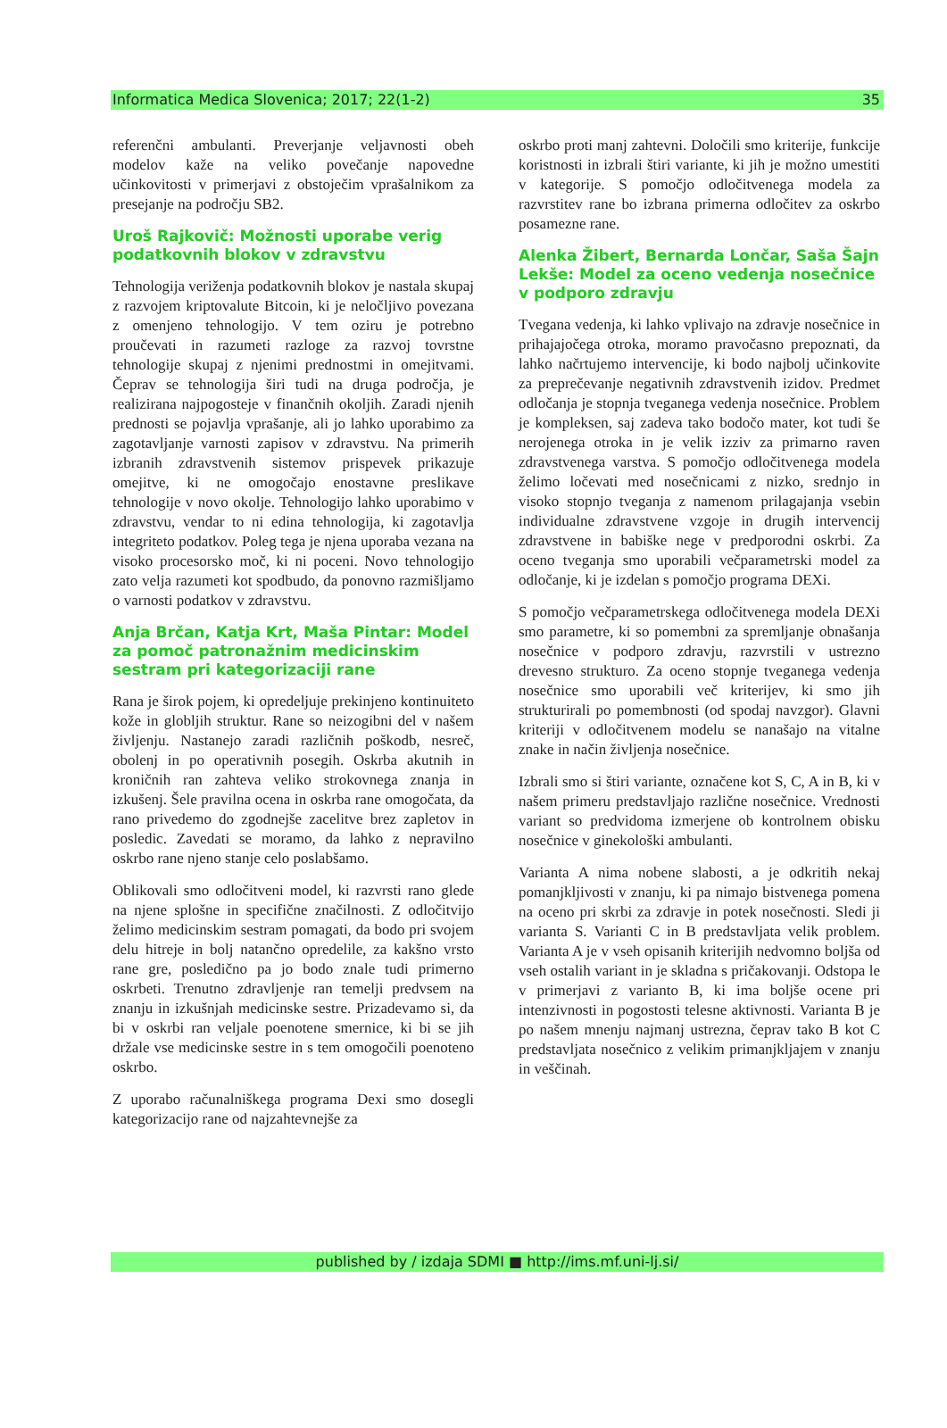Informatica Medica Slovenica; 2017; 22(1-2) 35
referenčni ambulanti. Preverjanje veljavnosti obeh modelov kaže na veliko povečanje napovedne učinkovitosti v primerjavi z obstoječim vprašalnikom za presejanje na področju SB2.
Uroš Rajkovič: Možnosti uporabe verig podatkovnih blokov v zdravstvu
Tehnologija veriženja podatkovnih blokov je nastala skupaj z razvojem kriptovalute Bitcoin, ki je neločljivo povezana z omenjeno tehnologijo. V tem oziru je potrebno proučevati in razumeti razloge za razvoj tovrstne tehnologije skupaj z njenimi prednostmi in omejitvami. Čeprav se tehnologija širi tudi na druga področja, je realizirana najpogosteje v finančnih okoljih. Zaradi njenih prednosti se pojavlja vprašanje, ali jo lahko uporabimo za zagotavljanje varnosti zapisov v zdravstvu. Na primerih izbranih zdravstvenih sistemov prispevek prikazuje omejitve, ki ne omogočajo enostavne preslikave tehnologije v novo okolje. Tehnologijo lahko uporabimo v zdravstvu, vendar to ni edina tehnologija, ki zagotavlja integriteto podatkov. Poleg tega je njena uporaba vezana na visoko procesorsko moč, ki ni poceni. Novo tehnologijo zato velja razumeti kot spodbudo, da ponovno razmišljamo o varnosti podatkov v zdravstvu.
Anja Brčan, Katja Krt, Maša Pintar: Model za pomoč patronažnim medicinskim sestram pri kategorizaciji rane
Rana je širok pojem, ki opredeljuje prekinjeno kontinuiteto kože in globljih struktur. Rane so neizogibni del v našem življenju. Nastanejo zaradi različnih poškodb, nesreč, obolenj in po operativnih posegih. Oskrba akutnih in kroničnih ran zahteva veliko strokovnega znanja in izkušenj. Šele pravilna ocena in oskrba rane omogočata, da rano privedemo do zgodnejše zacelitve brez zapletov in posledic. Zavedati se moramo, da lahko z nepravilno oskrbo rane njeno stanje celo poslabšamo.
Oblikovali smo odločitveni model, ki razvrsti rano glede na njene splošne in specifične značilnosti. Z odločitvijo želimo medicinskim sestram pomagati, da bodo pri svojem delu hitreje in bolj natančno opredelile, za kakšno vrsto rane gre, posledično pa jo bodo znale tudi primerno oskrbeti. Trenutno zdravljenje ran temelji predvsem na znanju in izkušnjah medicinske sestre. Prizadevamo si, da bi v oskrbi ran veljale poenotene smernice, ki bi se jih držale vse medicinske sestre in s tem omogočili poenoteno oskrbo.
Z uporabo računalniškega programa Dexi smo dosegli kategorizacijo rane od najzahtevnejše za
oskrbo proti manj zahtevni. Določili smo kriterije, funkcije koristnosti in izbrali štiri variante, ki jih je možno umestiti v kategorije. S pomočjo odločitvenega modela za razvrstitev rane bo izbrana primerna odločitev za oskrbo posamezne rane.
Alenka Žibert, Bernarda Lončar, Saša Šajn Lekše: Model za oceno vedenja nosečnice v podporo zdravju
Tvegana vedenja, ki lahko vplivajo na zdravje nosečnice in prihajajočega otroka, moramo pravočasno prepoznati, da lahko načrtujemo intervencije, ki bodo najbolj učinkovite za preprečevanje negativnih zdravstvenih izidov. Predmet odločanja je stopnja tveganega vedenja nosečnice. Problem je kompleksen, saj zadeva tako bodočo mater, kot tudi še nerojenega otroka in je velik izziv za primarno raven zdravstvenega varstva. S pomočjo odločitvenega modela želimo ločevati med nosečnicami z nizko, srednjo in visoko stopnjo tveganja z namenom prilagajanja vsebin individualne zdravstvene vzgoje in drugih intervencij zdravstvene in babiške nege v predporodni oskrbi. Za oceno tveganja smo uporabili večparametrski model za odločanje, ki je izdelan s pomočjo programa DEXi.
S pomočjo večparametrskega odločitvenega modela DEXi smo parametre, ki so pomembni za spremljanje obnašanja nosečnice v podporo zdravju, razvrstili v ustrezno drevesno strukturo. Za oceno stopnje tveganega vedenja nosečnice smo uporabili več kriterijev, ki smo jih strukturirali po pomembnosti (od spodaj navzgor). Glavni kriteriji v odločitvenem modelu se nanašajo na vitalne znake in način življenja nosečnice.
Izbrali smo si štiri variante, označene kot S, C, A in B, ki v našem primeru predstavljajo različne nosečnice. Vrednosti variant so predvidoma izmerjene ob kontrolnem obisku nosečnice v ginekološki ambulanti.
Varianta A nima nobene slabosti, a je odkritih nekaj pomanjkljivosti v znanju, ki pa nimajo bistvenega pomena na oceno pri skrbi za zdravje in potek nosečnosti. Sledi ji varianta S. Varianti C in B predstavljata velik problem. Varianta A je v vseh opisanih kriterijih nedvomno boljša od vseh ostalih variant in je skladna s pričakovanji. Odstopa le v primerjavi z varianto B, ki ima boljše ocene pri intenzivnosti in pogostosti telesne aktivnosti. Varianta B je po našem mnenju najmanj ustrezna, čeprav tako B kot C predstavljata nosečnico z velikim primanjkljajem v znanju in veščinah.
published by / izdaja SDMI ■ http://ims.mf.uni-lj.si/